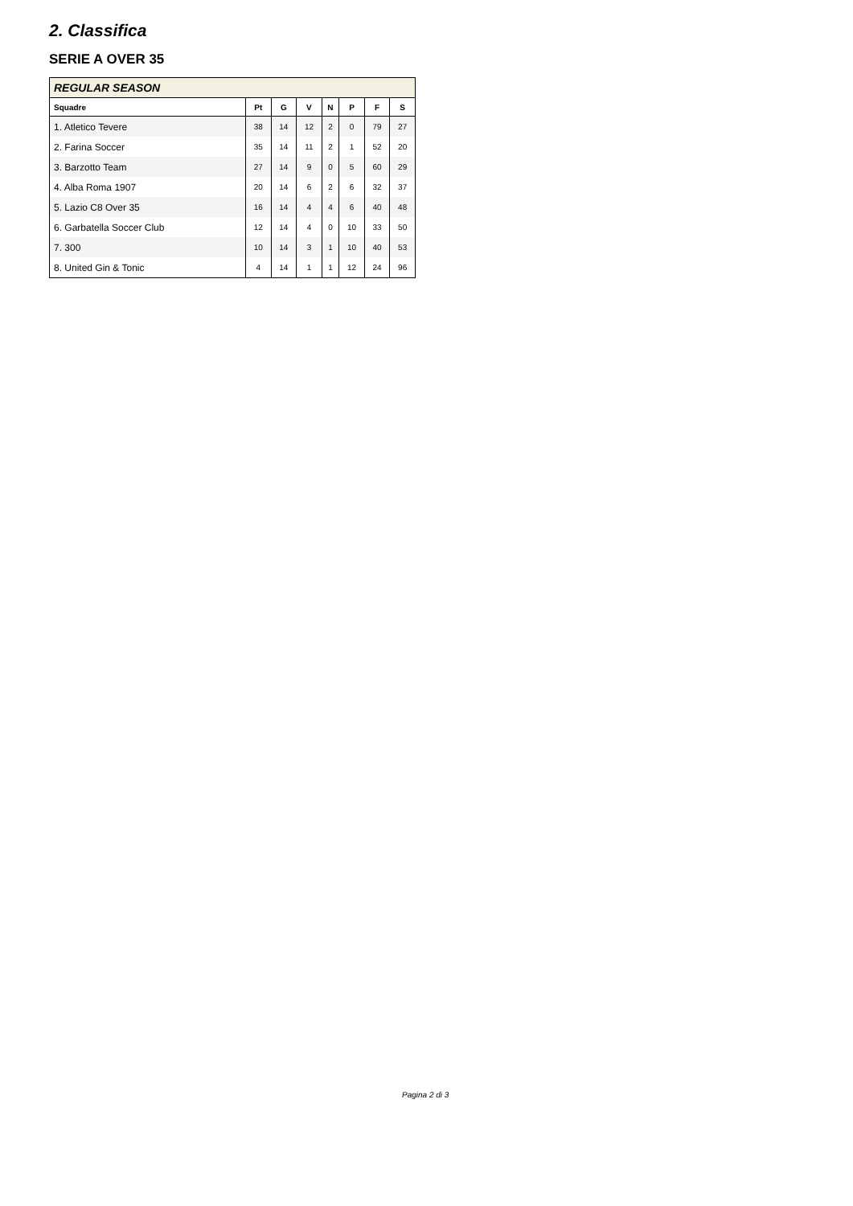2. Classifica
SERIE A OVER 35
| REGULAR SEASON | | | | | | | |
| --- | --- | --- | --- | --- | --- | --- | --- |
| Squadre | Pt | G | V | N | P | F | S |
| 1. Atletico Tevere | 38 | 14 | 12 | 2 | 0 | 79 | 27 |
| 2. Farina Soccer | 35 | 14 | 11 | 2 | 1 | 52 | 20 |
| 3. Barzotto Team | 27 | 14 | 9 | 0 | 5 | 60 | 29 |
| 4. Alba Roma 1907 | 20 | 14 | 6 | 2 | 6 | 32 | 37 |
| 5. Lazio C8 Over 35 | 16 | 14 | 4 | 4 | 6 | 40 | 48 |
| 6. Garbatella Soccer Club | 12 | 14 | 4 | 0 | 10 | 33 | 50 |
| 7. 300 | 10 | 14 | 3 | 1 | 10 | 40 | 53 |
| 8. United Gin & Tonic | 4 | 14 | 1 | 1 | 12 | 24 | 96 |
Pagina 2 di 3